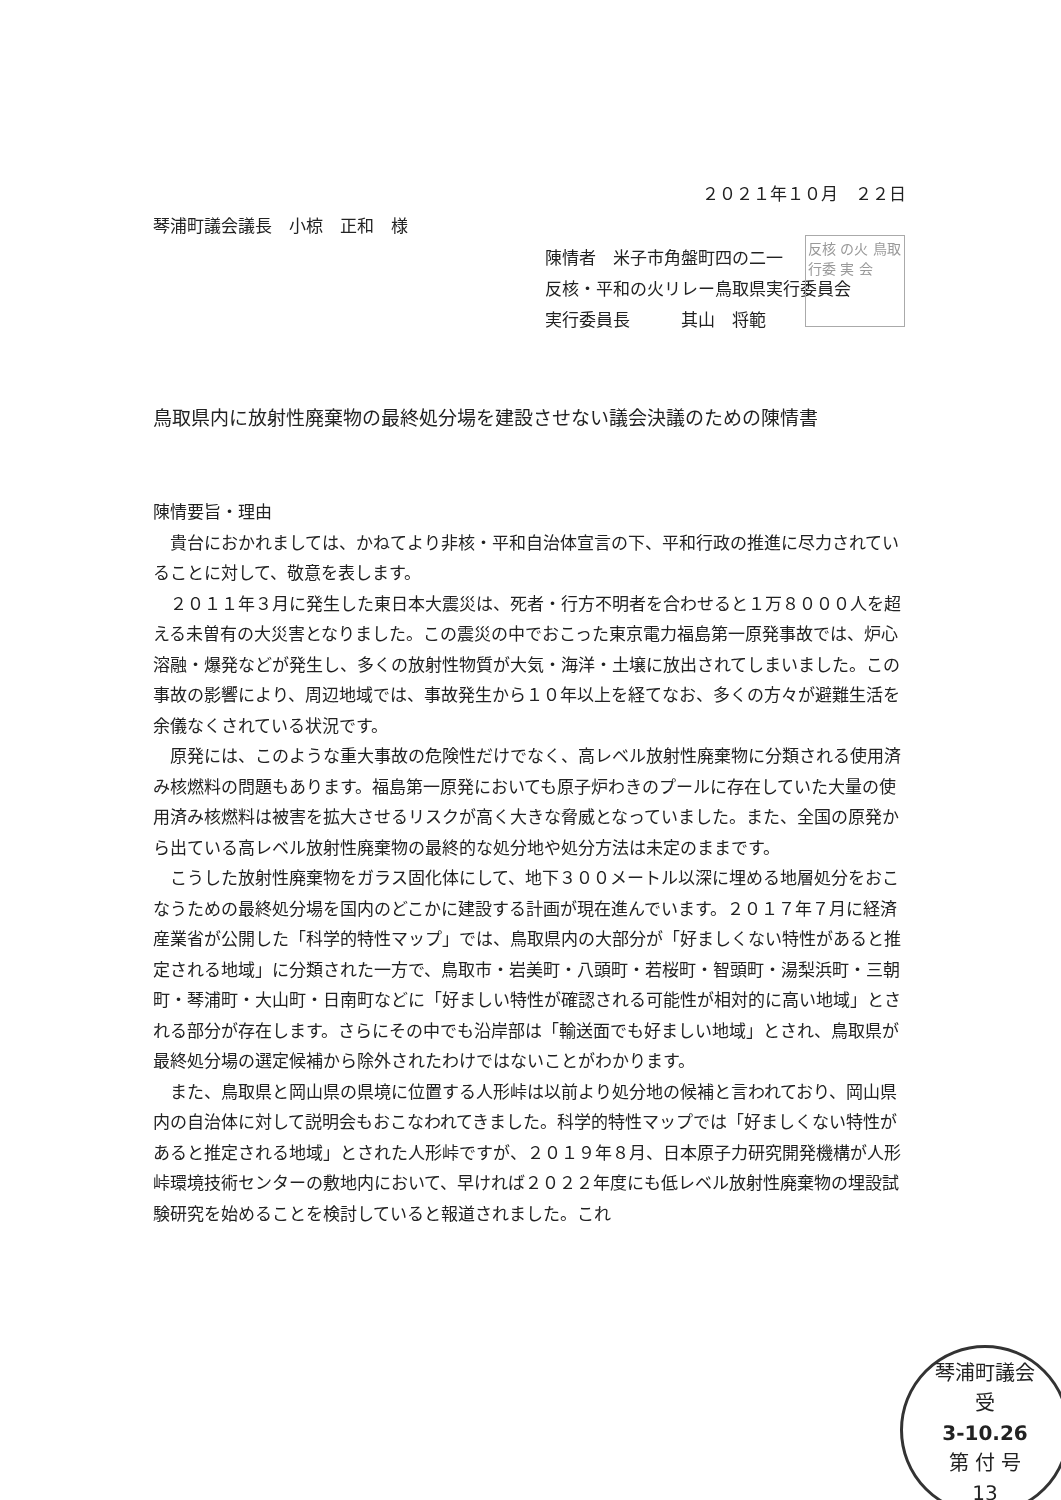２０２１年１０月　２２日
琴浦町議会議長　小椋　正和　様
陳情者　米子市角盤町四の二一
反核・平和の火リレー鳥取県実行委員会
実行委員長　　　其山　将範
反核 の火 鳥取 行委 実 会
鳥取県内に放射性廃棄物の最終処分場を建設させない議会決議のための陳情書
陳情要旨・理由
貴台におかれましては、かねてより非核・平和自治体宣言の下、平和行政の推進に尽力されていることに対して、敬意を表します。
２０１１年３月に発生した東日本大震災は、死者・行方不明者を合わせると１万８０００人を超える未曽有の大災害となりました。この震災の中でおこった東京電力福島第一原発事故では、炉心溶融・爆発などが発生し、多くの放射性物質が大気・海洋・土壌に放出されてしまいました。この事故の影響により、周辺地域では、事故発生から１０年以上を経てなお、多くの方々が避難生活を余儀なくされている状況です。
原発には、このような重大事故の危険性だけでなく、高レベル放射性廃棄物に分類される使用済み核燃料の問題もあります。福島第一原発においても原子炉わきのプールに存在していた大量の使用済み核燃料は被害を拡大させるリスクが高く大きな脅威となっていました。また、全国の原発から出ている高レベル放射性廃棄物の最終的な処分地や処分方法は未定のままです。
こうした放射性廃棄物をガラス固化体にして、地下３００メートル以深に埋める地層処分をおこなうための最終処分場を国内のどこかに建設する計画が現在進んでいます。２０１７年７月に経済産業省が公開した「科学的特性マップ」では、鳥取県内の大部分が「好ましくない特性があると推定される地域」に分類された一方で、鳥取市・岩美町・八頭町・若桜町・智頭町・湯梨浜町・三朝町・琴浦町・大山町・日南町などに「好ましい特性が確認される可能性が相対的に高い地域」とされる部分が存在します。さらにその中でも沿岸部は「輸送面でも好ましい地域」とされ、鳥取県が最終処分場の選定候補から除外されたわけではないことがわかります。
また、鳥取県と岡山県の県境に位置する人形峠は以前より処分地の候補と言われており、岡山県内の自治体に対して説明会もおこなわれてきました。科学的特性マップでは「好ましくない特性があると推定される地域」とされた人形峠ですが、２０１９年８月、日本原子力研究開発機構が人形峠環境技術センターの敷地内において、早ければ２０２２年度にも低レベル放射性廃棄物の埋設試験研究を始めることを検討していると報道されました。これ
琴浦町議会
受
3-10.26
第 付 号
13